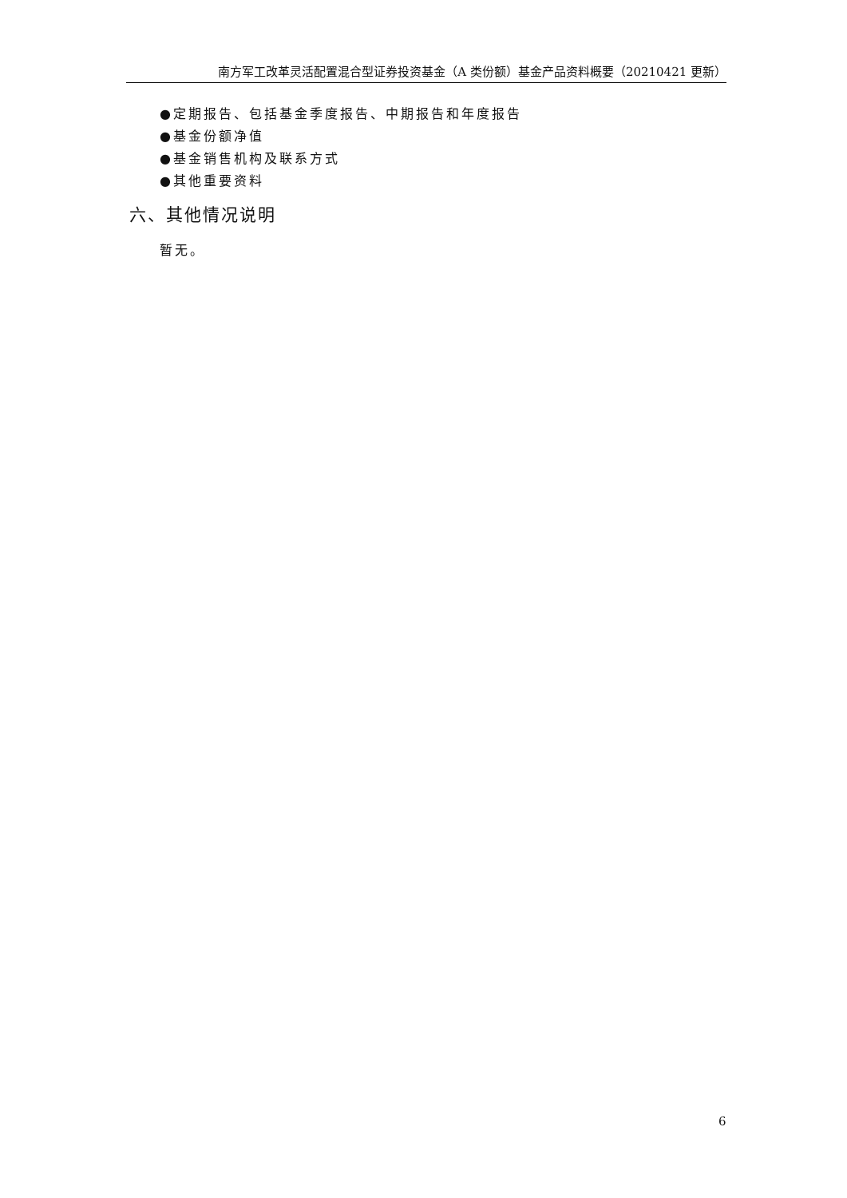南方军工改革灵活配置混合型证券投资基金（A 类份额）基金产品资料概要（20210421 更新）
●定期报告、包括基金季度报告、中期报告和年度报告
●基金份额净值
●基金销售机构及联系方式
●其他重要资料
六、其他情况说明
暂无。
6